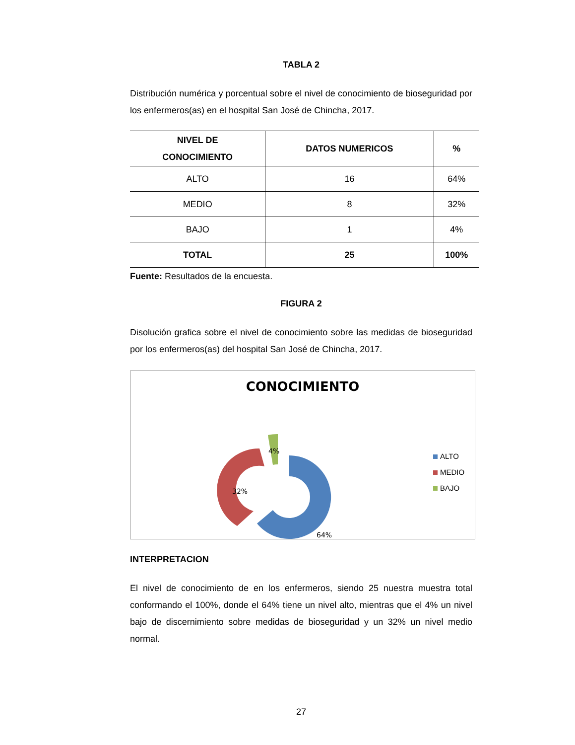TABLA 2
Distribución numérica y porcentual sobre el nivel de conocimiento de bioseguridad por los enfermeros(as) en el hospital San José de Chincha, 2017.
| NIVEL DE CONOCIMIENTO | DATOS NUMERICOS | % |
| --- | --- | --- |
| ALTO | 16 | 64% |
| MEDIO | 8 | 32% |
| BAJO | 1 | 4% |
| TOTAL | 25 | 100% |
Fuente: Resultados de la encuesta.
FIGURA 2
Disolución grafica sobre el nivel de conocimiento sobre las medidas de bioseguridad por los enfermeros(as) del hospital San José de Chincha, 2017.
CONOCIMIENTO
64%
32%
4%
ALTO
MEDIO
BAJO
INTERPRETACION
El nivel de conocimiento de en los enfermeros, siendo 25 nuestra muestra total conformando el 100%, donde el 64% tiene un nivel alto, mientras que el 4% un nivel bajo de discernimiento sobre medidas de bioseguridad y un 32% un nivel medio normal.
27